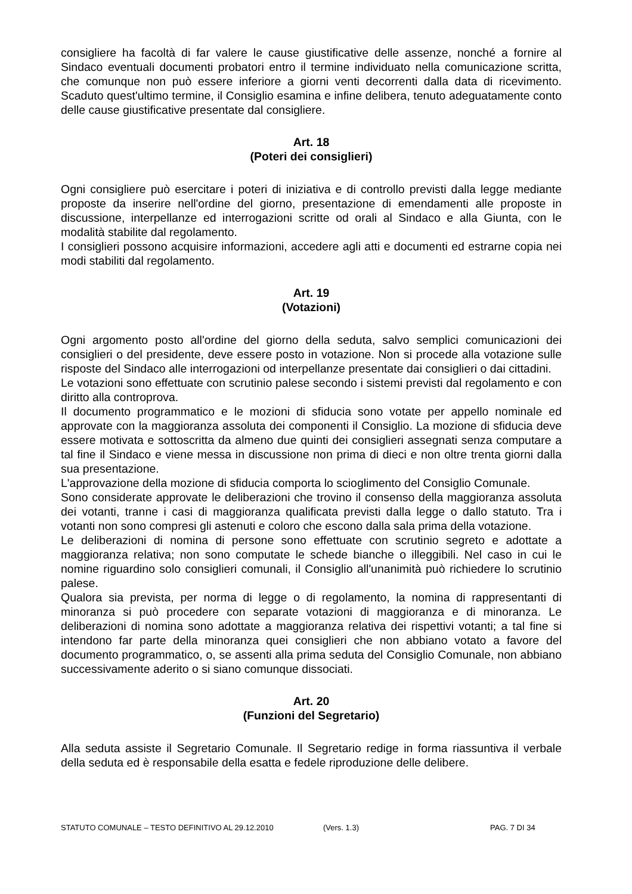consigliere ha facoltà di far valere le cause giustificative delle assenze, nonché a fornire al Sindaco eventuali documenti probatori entro il termine individuato nella comunicazione scritta, che comunque non può essere inferiore a giorni venti decorrenti dalla data di ricevimento. Scaduto quest'ultimo termine, il Consiglio esamina e infine delibera, tenuto adeguatamente conto delle cause giustificative presentate dal consigliere.
Art. 18
(Poteri dei consiglieri)
Ogni consigliere può esercitare i poteri di iniziativa e di controllo previsti dalla legge mediante proposte da inserire nell'ordine del giorno, presentazione di emendamenti alle proposte in discussione, interpellanze ed interrogazioni scritte od orali al Sindaco e alla Giunta, con le modalità stabilite dal regolamento.
I consiglieri possono acquisire informazioni, accedere agli atti e documenti ed estrarne copia nei modi stabiliti dal regolamento.
Art. 19
(Votazioni)
Ogni argomento posto all'ordine del giorno della seduta, salvo semplici comunicazioni dei consiglieri o del presidente, deve essere posto in votazione. Non si procede alla votazione sulle risposte del Sindaco alle interrogazioni od interpellanze presentate dai consiglieri o dai cittadini.
Le votazioni sono effettuate con scrutinio palese secondo i sistemi previsti dal regolamento e con diritto alla controprova.
Il documento programmatico e le mozioni di sfiducia sono votate per appello nominale ed approvate con la maggioranza assoluta dei componenti il Consiglio. La mozione di sfiducia deve essere motivata e sottoscritta da almeno due quinti dei consiglieri assegnati senza computare a tal fine il Sindaco e viene messa in discussione non prima di dieci e non oltre trenta giorni dalla sua presentazione.
L'approvazione della mozione di sfiducia comporta lo scioglimento del Consiglio Comunale.
Sono considerate approvate le deliberazioni che trovino il consenso della maggioranza assoluta dei votanti, tranne i casi di maggioranza qualificata previsti dalla legge o dallo statuto. Tra i votanti non sono compresi gli astenuti e coloro che escono dalla sala prima della votazione.
Le deliberazioni di nomina di persone sono effettuate con scrutinio segreto e adottate a maggioranza relativa; non sono computate le schede bianche o illeggibili. Nel caso in cui le nomine riguardino solo consiglieri comunali, il Consiglio all'unanimità può richiedere lo scrutinio palese.
Qualora sia prevista, per norma di legge o di regolamento, la nomina di rappresentanti di minoranza si può procedere con separate votazioni di maggioranza e di minoranza. Le deliberazioni di nomina sono adottate a maggioranza relativa dei rispettivi votanti; a tal fine si intendono far parte della minoranza quei consiglieri che non abbiano votato a favore del documento programmatico, o, se assenti alla prima seduta del Consiglio Comunale, non abbiano successivamente aderito o si siano comunque dissociati.
Art. 20
(Funzioni del Segretario)
Alla seduta assiste il Segretario Comunale. Il Segretario redige in forma riassuntiva il verbale della seduta ed è responsabile della esatta e fedele riproduzione delle delibere.
STATUTO COMUNALE – TESTO DEFINITIVO AL 29.12.2010 (Vers. 1.3) PAG. 7 DI 34